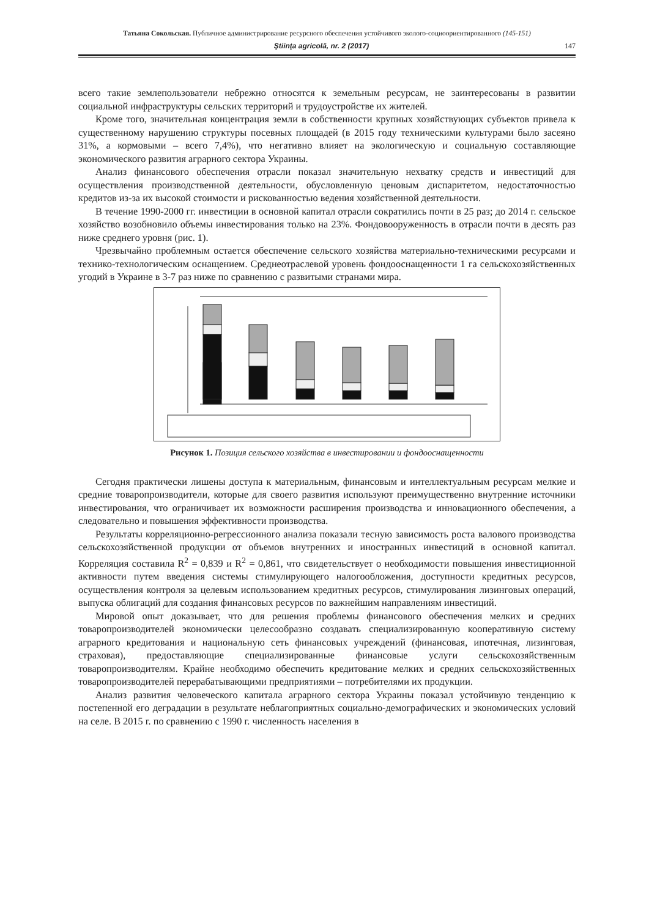Татьяна Сокольская. Публичное администрирование ресурсного обеспечения устойчивого эколого-социоориентированного (145-151)
Ştiinţa agricolă, nr. 2 (2017) 147
всего такие землепользователи небрежно относятся к земельным ресурсам, не заинтересованы в развитии социальной инфраструктуры сельских территорий и трудоустройстве их жителей.
Кроме того, значительная концентрация земли в собственности крупных хозяйствующих субъектов привела к существенному нарушению структуры посевных площадей (в 2015 году техническими культурами было засеяно 31%, а кормовыми – всего 7,4%), что негативно влияет на экологическую и социальную составляющие экономического развития аграрного сектора Украины.
Анализ финансового обеспечения отрасли показал значительную нехватку средств и инвестиций для осуществления производственной деятельности, обусловленную ценовым диспаритетом, недостаточностью кредитов из-за их высокой стоимости и рискованностью ведения хозяйственной деятельности.
В течение 1990-2000 гг. инвестиции в основной капитал отрасли сократились почти в 25 раз; до 2014 г. сельское хозяйство возобновило объемы инвестирования только на 23%. Фондовооруженность в отрасли почти в десять раз ниже среднего уровня (рис. 1).
Чрезвычайно проблемным остается обеспечение сельского хозяйства материально-техническими ресурсами и технико-технологическим оснащением. Среднеотраслевой уровень фондооснащенности 1 га сельскохозяйственных угодий в Украине в 3-7 раз ниже по сравнению с развитыми странами мира.
Рисунок 1. Позиция сельского хозяйства в инвестировании и фондооснащенности
Сегодня практически лишены доступа к материальным, финансовым и интеллектуальным ресурсам мелкие и средние товаропроизводители, которые для своего развития используют преимущественно внутренние источники инвестирования, что ограничивает их возможности расширения производства и инновационного обеспечения, а следовательно и повышения эффективности производства.
Результаты корреляционно-регрессионного анализа показали тесную зависимость роста валового производства сельскохозяйственной продукции от объемов внутренних и иностранных инвестиций в основной капитал. Корреляция составила R<sup>2</sup> = 0,839 и R<sup>2</sup> = 0,861, что свидетельствует о необходимости повышения инвестиционной активности путем введения системы стимулирующего налогообложения, доступности кредитных ресурсов, осуществления контроля за целевым использованием кредитных ресурсов, стимулирования лизинговых операций, выпуска облигаций для создания финансовых ресурсов по важнейшим направлениям инвестиций.
Мировой опыт доказывает, что для решения проблемы финансового обеспечения мелких и средних товаропроизводителей экономически целесообразно создавать специализированную кооперативную систему аграрного кредитования и национальную сеть финансовых учреждений (финансовая, ипотечная, лизинговая, страховая), предоставляющие специализированные финансовые услуги сельскохозяйственным товаропроизводителям. Крайне необходимо обеспечить кредитование мелких и средних сельскохозяйственных товаропроизводителей перерабатывающими предприятиями – потребителями их продукции.
Анализ развития человеческого капитала аграрного сектора Украины показал устойчивую тенденцию к постепенной его деградации в результате неблагоприятных социально-демографических и экономических условий на селе. В 2015 г. по сравнению с 1990 г. численность населения в